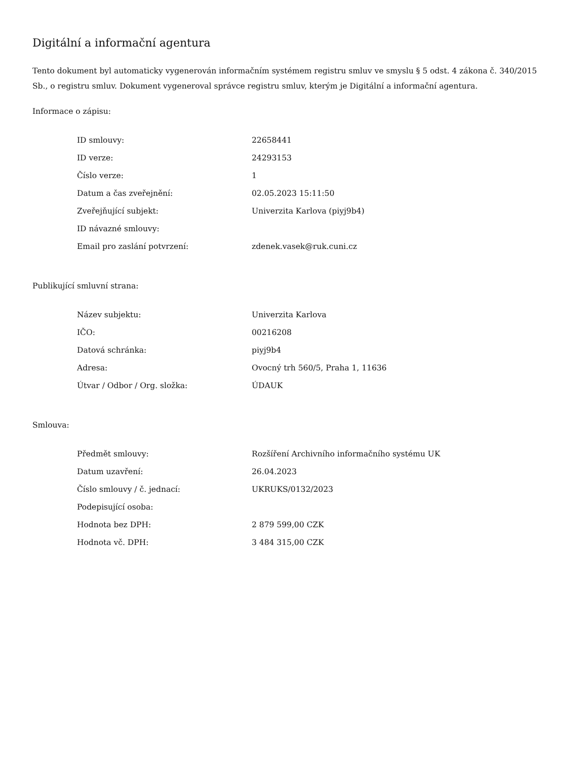Digitální a informační agentura
Tento dokument byl automaticky vygenerován informačním systémem registru smluv ve smyslu § 5 odst. 4 zákona č. 340/2015 Sb., o registru smluv. Dokument vygeneroval správce registru smluv, kterým je Digitální a informační agentura.
Informace o zápisu:
| ID smlouvy: | 22658441 |
| ID verze: | 24293153 |
| Číslo verze: | 1 |
| Datum a čas zveřejnění: | 02.05.2023 15:11:50 |
| Zveřejňující subjekt: | Univerzita Karlova (piyj9b4) |
| ID návazné smlouvy: | |
| Email pro zaslání potvrzení: | zdenek.vasek@ruk.cuni.cz |
Publikující smluvní strana:
| Název subjektu: | Univerzita Karlova |
| IČO: | 00216208 |
| Datová schránka: | piyj9b4 |
| Adresa: | Ovocný trh 560/5, Praha 1, 11636 |
| Útvar / Odbor / Org. složka: | ÚDAUK |
Smlouva:
| Předmět smlouvy: | Rozšíření Archivního informačního systému UK |
| Datum uzavření: | 26.04.2023 |
| Číslo smlouvy / č. jednací: | UKRUKS/0132/2023 |
| Podepisující osoba: | |
| Hodnota bez DPH: | 2 879 599,00 CZK |
| Hodnota vč. DPH: | 3 484 315,00 CZK |